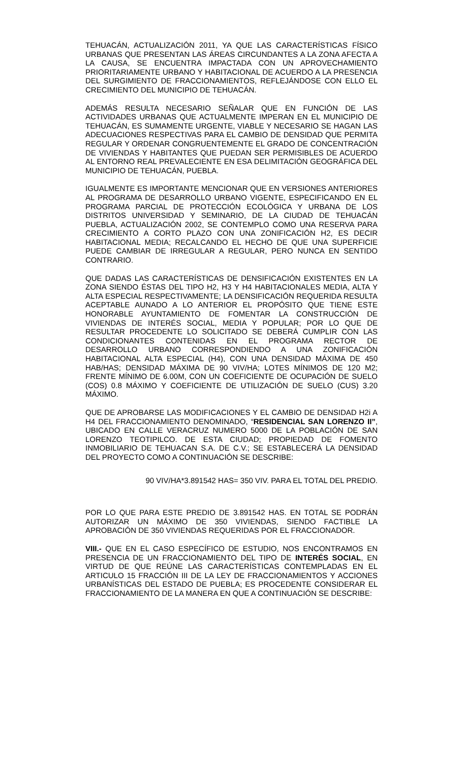TEHUACÁN, ACTUALIZACIÓN 2011, YA QUE LAS CARACTERÍSTICAS FÍSICO URBANAS QUE PRESENTAN LAS ÁREAS CIRCUNDANTES A LA ZONA AFECTA A LA CAUSA, SE ENCUENTRA IMPACTADA CON UN APROVECHAMIENTO PRIORITARIAMENTE URBANO Y HABITACIONAL DE ACUERDO A LA PRESENCIA DEL SURGIMIENTO DE FRACCIONAMIENTOS, REFLEJÁNDOSE CON ELLO EL CRECIMIENTO DEL MUNICIPIO DE TEHUACÁN.
ADEMÁS RESULTA NECESARIO SEÑALAR QUE EN FUNCIÓN DE LAS ACTIVIDADES URBANAS QUE ACTUALMENTE IMPERAN EN EL MUNICIPIO DE TEHUACÁN, ES SUMAMENTE URGENTE, VIABLE Y NECESARIO SE HAGAN LAS ADECUACIONES RESPECTIVAS PARA EL CAMBIO DE DENSIDAD QUE PERMITA REGULAR Y ORDENAR CONGRUENTEMENTE EL GRADO DE CONCENTRACIÓN DE VIVIENDAS Y HABITANTES QUE PUEDAN SER PERMISIBLES DE ACUERDO AL ENTORNO REAL PREVALECIENTE EN ESA DELIMITACIÓN GEOGRÁFICA DEL MUNICIPIO DE TEHUACÁN, PUEBLA.
IGUALMENTE ES IMPORTANTE MENCIONAR QUE EN VERSIONES ANTERIORES AL PROGRAMA DE DESARROLLO URBANO VIGENTE, ESPECIFICANDO EN EL PROGRAMA PARCIAL DE PROTECCIÓN ECOLÓGICA Y URBANA DE LOS DISTRITOS UNIVERSIDAD Y SEMINARIO, DE LA CIUDAD DE TEHUACÁN PUEBLA, ACTUALIZACIÓN 2002, SE CONTEMPLO COMO UNA RESERVA PARA CRECIMIENTO A CORTO PLAZO CON UNA ZONIFICACIÓN H2, ES DECIR HABITACIONAL MEDIA; RECALCANDO EL HECHO DE QUE UNA SUPERFICIE PUEDE CAMBIAR DE IRREGULAR A REGULAR, PERO NUNCA EN SENTIDO CONTRARIO.
QUE DADAS LAS CARACTERÍSTICAS DE DENSIFICACIÓN EXISTENTES EN LA ZONA SIENDO ÉSTAS DEL TIPO H2, H3 Y H4 HABITACIONALES MEDIA, ALTA Y ALTA ESPECIAL RESPECTIVAMENTE; LA DENSIFICACIÓN REQUERIDA RESULTA ACEPTABLE AUNADO A LO ANTERIOR EL PROPÓSITO QUE TIENE ESTE HONORABLE AYUNTAMIENTO DE FOMENTAR LA CONSTRUCCIÓN DE VIVIENDAS DE INTERÉS SOCIAL, MEDIA Y POPULAR; POR LO QUE DE RESULTAR PROCEDENTE LO SOLICITADO SE DEBERÁ CUMPLIR CON LAS CONDICIONANTES CONTENIDAS EN EL PROGRAMA RECTOR DE DESARROLLO URBANO CORRESPONDIENDO A UNA ZONIFICACIÓN HABITACIONAL ALTA ESPECIAL (H4), CON UNA DENSIDAD MÁXIMA DE 450 HAB/HAS; DENSIDAD MÁXIMA DE 90 VIV/HA; LOTES MÍNIMOS DE 120 M2; FRENTE MÍNIMO DE 6.00M, CON UN COEFICIENTE DE OCUPACIÓN DE SUELO (COS) 0.8 MÁXIMO Y COEFICIENTE DE UTILIZACIÓN DE SUELO (CUS) 3.20 MÁXIMO.
QUE DE APROBARSE LAS MODIFICACIONES Y EL CAMBIO DE DENSIDAD H2i A H4 DEL FRACCIONAMIENTO DENOMINADO, “RESIDENCIAL SAN LORENZO II”, UBICADO EN CALLE VERACRUZ NUMERO 5000 DE LA POBLACIÓN DE SAN LORENZO TEOTIPILCO. DE ESTA CIUDAD; PROPIEDAD DE FOMENTO INMOBILIARIO DE TEHUACAN S.A. DE C.V.; SE ESTABLECERÁ LA DENSIDAD DEL PROYECTO COMO A CONTINUACIÓN SE DESCRIBE:
90 VIV/HA*3.891542 HAS= 350 VIV. PARA EL TOTAL DEL PREDIO.
POR LO QUE PARA ESTE PREDIO DE 3.891542 HAS. EN TOTAL SE PODRÁN AUTORIZAR UN MÁXIMO DE 350 VIVIENDAS, SIENDO FACTIBLE LA APROBACIÓN DE 350 VIVIENDAS REQUERIDAS POR EL FRACCIONADOR.
VIII.- QUE EN EL CASO ESPECÍFICO DE ESTUDIO, NOS ENCONTRAMOS EN PRESENCIA DE UN FRACCIONAMIENTO DEL TIPO DE INTERÉS SOCIAL, EN VIRTUD DE QUE REÚNE LAS CARACTERÍSTICAS CONTEMPLADAS EN EL ARTICULO 15 FRACCIÓN III DE LA LEY DE FRACCIONAMIENTOS Y ACCIONES URBANÍSTICAS DEL ESTADO DE PUEBLA; ES PROCEDENTE CONSIDERAR EL FRACCIONAMIENTO DE LA MANERA EN QUE A CONTINUACIÓN SE DESCRIBE: